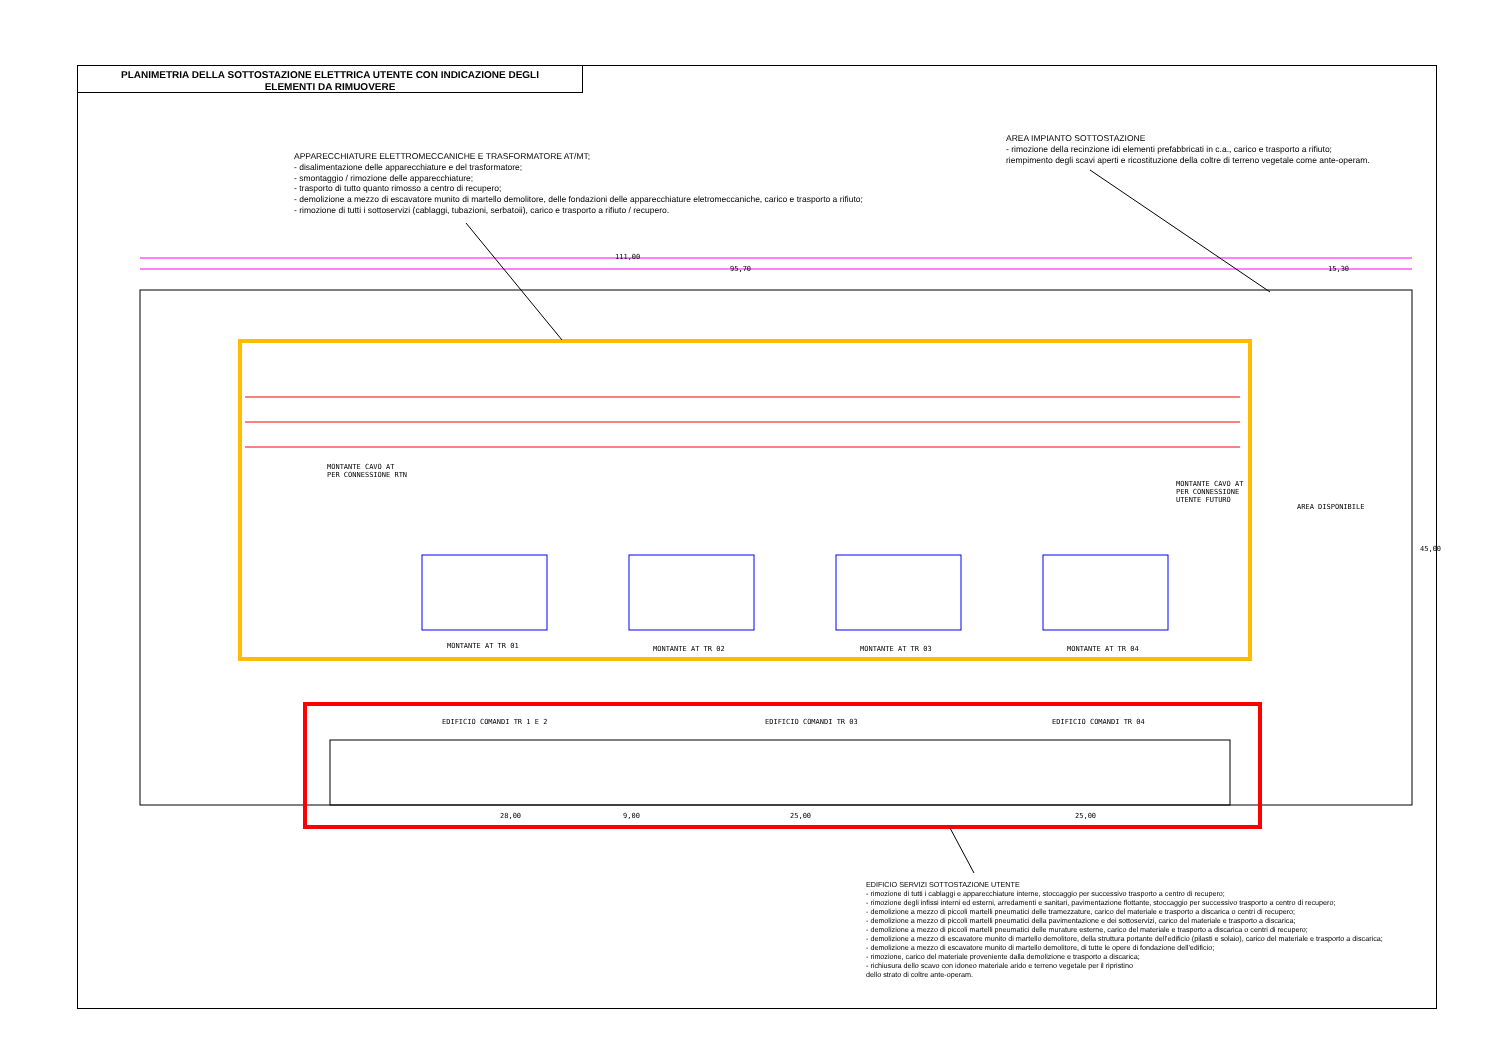PLANIMETRIA DELLA SOTTOSTAZIONE ELETTRICA UTENTE CON INDICAZIONE DEGLI
ELEMENTI DA RIMUOVERE
APPARECCHIATURE ELETTROMECCANICHE E TRASFORMATORE AT/MT;
- disalimentazione delle apparecchiature e del trasformatore;
- smontaggio / rimozione delle apparecchiature;
- trasporto di tutto quanto rimosso a centro di recupero;
- demolizione a mezzo di escavatore munito di martello demolitore, delle fondazioni delle apparecchiature eletromeccaniche, carico e trasporto a rifiuto;
- rimozione di tutti i sottoservizi (cablaggi, tubazioni, serbatoii), carico e trasporto a rifiuto / recupero.
AREA IMPIANTO SOTTOSTAZIONE
- rimozione della recinzione idi elementi prefabbricati in c.a., carico e trasporto a rifiuto;
riempimento degli scavi aperti e ricostituzione della coltre di terreno vegetale come ante-operam.
111,00
95,70 15,30
MONTANTE CAVO AT
PER CONNESSIONE RTN
MONTANTE CAVO AT
PER CONNESSIONE
UTENTE FUTURO
AREA DISPONIBILE
45,00
MONTANTE AT TR 01 MONTANTE AT TR 02 MONTANTE AT TR 03 MONTANTE AT TR 04
EDIFICIO COMANDI TR 1 E 2 EDIFICIO COMANDI TR 03 EDIFICIO COMANDI TR 04
28,00 9,00 25,00 25,00
EDIFICIO SERVIZI SOTTOSTAZIONE UTENTE
- rimozione di tutti i cablaggi e apparecchiature interne, stoccaggio per successivo trasporto a centro di recupero;
- rimozione degli infissi interni ed esterni, arredamenti e sanitari, pavimentazione flottante, stoccaggio per successivo trasporto a centro di recupero;
- demolizione a mezzo di piccoli martelli pneumatici delle tramezzature, carico del materiale e trasporto a discarica o centri di recupero;
- demolizione a mezzo di piccoli martelli pneumatici della pavimentazione e dei sottoservizi, carico del materiale e trasporto a discarica;
- demolizione a mezzo di piccoli martelli pneumatici delle murature esterne, carico del materiale e trasporto a discarica o centri di recupero;
- demolizione a mezzo di escavatore munito di martello demolitore, della struttura portante dell'edificio (pilasti e solaio), carico del materiale e trasporto a discarica;
- demolizione a mezzo di escavatore munito di martello demolitore, di tutte le opere di fondazione dell'edificio;
- rimozione, carico del materiale proveniente dalla demolizione e trasporto a discarica;
- richiusura dello scavo con idoneo materiale arido e terreno vegetale per il ripristino
dello strato di coltre ante-operam.